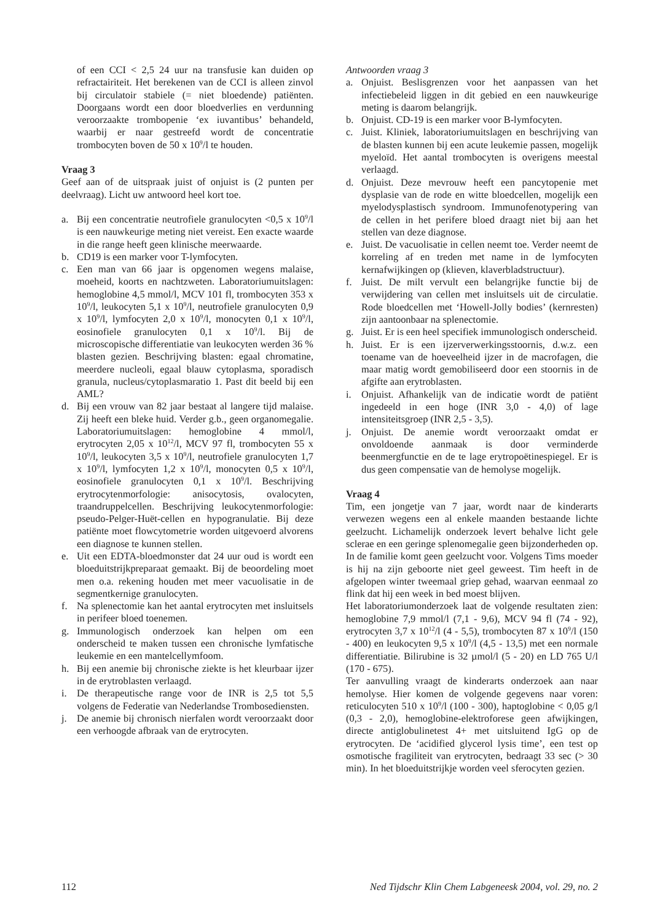of een CCI < 2,5 24 uur na transfusie kan duiden op refractairiteit. Het berekenen van de CCI is alleen zinvol bij circulatoir stabiele (= niet bloedende) patiënten. Doorgaans wordt een door bloedverlies en verdunning veroorzaakte trombopenie ‘ex iuvantibus’ behandeld, waarbij er naar gestreefd wordt de concentratie trombocyten boven de 50 x 10<sup>9</sup>/l te houden.
Vraag 3
Geef aan of de uitspraak juist of onjuist is (2 punten per deelvraag). Licht uw antwoord heel kort toe.
a. Bij een concentratie neutrofiele granulocyten <0,5 x 10<sup>9</sup>/l is een nauwkeurige meting niet vereist. Een exacte waarde in die range heeft geen klinische meerwaarde.
b. CD19 is een marker voor T-lymfocyten.
c. Een man van 66 jaar is opgenomen wegens malaise, moeheid, koorts en nachtzweten. Laboratoriumuitslagen: hemoglobine 4,5 mmol/l, MCV 101 fl, trombocyten 353 x 10<sup>9</sup>/l, leukocyten 5,1 x 10<sup>9</sup>/l, neutrofiele granulocyten 0,9 x 10<sup>9</sup>/l, lymfocyten 2,0 x 10<sup>9</sup>/l, monocyten 0,1 x 10<sup>9</sup>/l, eosinofiele granulocyten 0,1 x 10<sup>9</sup>/l. Bij de microscopische differentiatie van leukocyten werden 36 % blasten gezien. Beschrijving blasten: egaal chromatine, meerdere nucleoli, egaal blauw cytoplasma, sporadisch granula, nucleus/cytoplasmaratio 1. Past dit beeld bij een AML?
d. Bij een vrouw van 82 jaar bestaat al langere tijd malaise. Zij heeft een bleke huid. Verder g.b., geen organomegalie. Laboratoriumuitslagen: hemoglobine 4 mmol/l, erytrocyten 2,05 x 10<sup>12</sup>/l, MCV 97 fl, trombocyten 55 x 10<sup>9</sup>/l, leukocyten 3,5 x 10<sup>9</sup>/l, neutrofiele granulocyten 1,7 x 10<sup>9</sup>/l, lymfocyten 1,2 x 10<sup>9</sup>/l, monocyten 0,5 x 10<sup>9</sup>/l, eosinofiele granulocyten 0,1 x 10<sup>9</sup>/l. Beschrijving erytrocytenmorfologie: anisocytosis, ovalocyten, traandruppelcellen. Beschrijving leukocytenmorfologie: pseudo-Pelger-Huët-cellen en hypogranulatie. Bij deze patiënte moet flowcytometrie worden uitgevoerd alvorens een diagnose te kunnen stellen.
e. Uit een EDTA-bloedmonster dat 24 uur oud is wordt een bloeduitstrijkpreparaat gemaakt. Bij de beoordeling moet men o.a. rekening houden met meer vacuolisatie in de segmentkernige granulocyten.
f. Na splenectomie kan het aantal erytrocyten met insluitsels in perifeer bloed toenemen.
g. Immunologisch onderzoek kan helpen om een onderscheid te maken tussen een chronische lymfatische leukemie en een mantelcellymfoom.
h. Bij een anemie bij chronische ziekte is het kleurbaar ijzer in de erytroblasten verlaagd.
i. De therapeutische range voor de INR is 2,5 tot 5,5 volgens de Federatie van Nederlandse Trombosediensten.
j. De anemie bij chronisch nierfalen wordt veroorzaakt door een verhoogde afbraak van de erytrocyten.
Antwoorden vraag 3
a. Onjuist. Beslisgrenzen voor het aanpassen van het infectiebeleid liggen in dit gebied en een nauwkeurige meting is daarom belangrijk.
b. Onjuist. CD-19 is een marker voor B-lymfocyten.
c. Juist. Kliniek, laboratoriumuitslagen en beschrijving van de blasten kunnen bij een acute leukemie passen, mogelijk myeloïd. Het aantal trombocyten is overigens meestal verlaagd.
d. Onjuist. Deze mevrouw heeft een pancytopenie met dysplasie van de rode en witte bloedcellen, mogelijk een myelodysplastisch syndroom. Immunofenotypering van de cellen in het perifere bloed draagt niet bij aan het stellen van deze diagnose.
e. Juist. De vacuolisatie in cellen neemt toe. Verder neemt de korreling af en treden met name in de lymfocyten kernafwijkingen op (klieven, klaverbladstructuur).
f. Juist. De milt vervult een belangrijke functie bij de verwijdering van cellen met insluitsels uit de circulatie. Rode bloedcellen met ‘Howell-Jolly bodies’ (kernresten) zijn aantoonbaar na splenectomie.
g. Juist. Er is een heel specifiek immunologisch onderscheid.
h. Juist. Er is een ijzerverwerkingsstoornis, d.w.z. een toename van de hoeveelheid ijzer in de macrofagen, die maar matig wordt gemobiliseerd door een stoornis in de afgifte aan erytroblasten.
i. Onjuist. Afhankelijk van de indicatie wordt de patiënt ingedeeld in een hoge (INR 3,0 - 4,0) of lage intensiteitsgroep (INR 2,5 - 3,5).
j. Onjuist. De anemie wordt veroorzaakt omdat er onvoldoende aanmaak is door verminderde beenmergfunctie en de te lage erytropoëtinespiegel. Er is dus geen compensatie van de hemolyse mogelijk.
Vraag 4
Tim, een jongetje van 7 jaar, wordt naar de kinderarts verwezen wegens een al enkele maanden bestaande lichte geelzucht. Lichamelijk onderzoek levert behalve licht gele sclerae en een geringe splenomegalie geen bijzonderheden op. In de familie komt geen geelzucht voor. Volgens Tims moeder is hij na zijn geboorte niet geel geweest. Tim heeft in de afgelopen winter tweemaal griep gehad, waarvan eenmaal zo flink dat hij een week in bed moest blijven.
Het laboratoriumonderzoek laat de volgende resultaten zien: hemoglobine 7,9 mmol/l (7,1 - 9,6), MCV 94 fl (74 - 92), erytrocyten 3,7 x 10<sup>12</sup>/l (4 - 5,5), trombocyten 87 x 10<sup>9</sup>/l (150 - 400) en leukocyten 9,5 x 10<sup>9</sup>/l (4,5 - 13,5) met een normale differentiatie. Bilirubine is 32 µmol/l (5 - 20) en LD 765 U/l (170 - 675).
Ter aanvulling vraagt de kinderarts onderzoek aan naar hemolyse. Hier komen de volgende gegevens naar voren: reticulocyten 510 x 10<sup>9</sup>/l (100 - 300), haptoglobine < 0,05 g/l (0,3 - 2,0), hemoglobine-elektroforese geen afwijkingen, directe antiglobulinetest 4+ met uitsluitend IgG op de erytrocyten. De ‘acidified glycerol lysis time’, een test op osmotische fragiliteit van erytrocyten, bedraagt 33 sec (> 30 min). In het bloeduitstrijkje worden veel sferocyten gezien.
112 Ned Tijdschr Klin Chem Labgeneesk 2004, vol. 29, no. 2